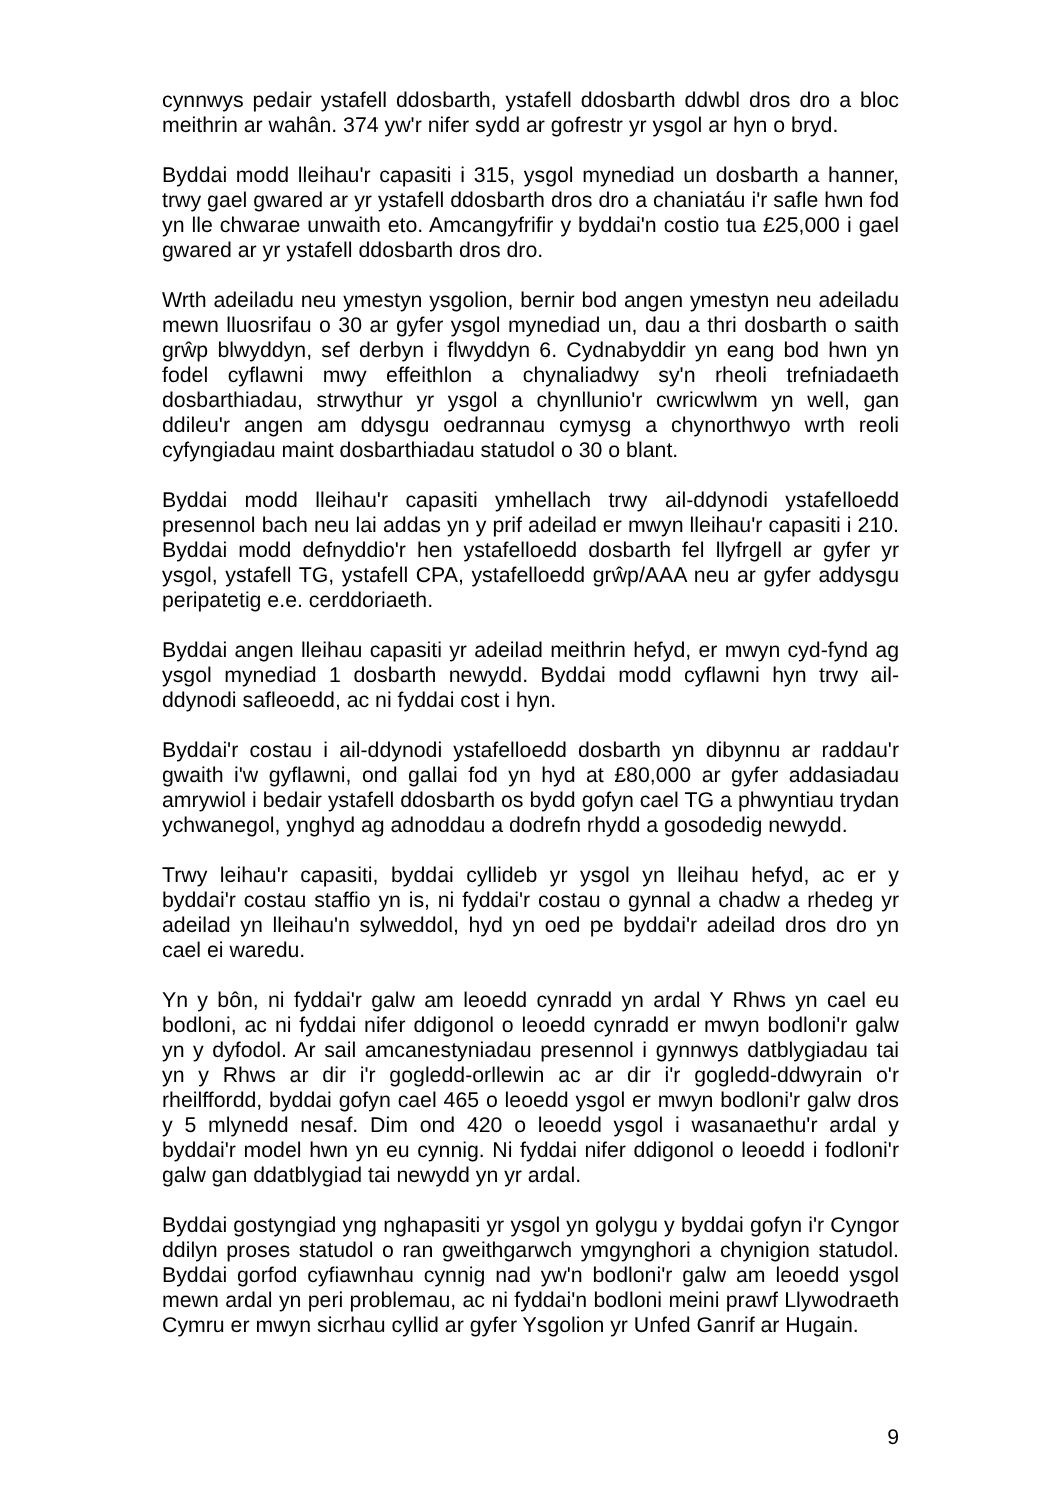cynnwys pedair ystafell ddosbarth, ystafell ddosbarth ddwbl dros dro a bloc meithrin ar wahân. 374 yw'r nifer sydd ar gofrestr yr ysgol ar hyn o bryd.
Byddai modd lleihau'r capasiti i 315, ysgol mynediad un dosbarth a hanner, trwy gael gwared ar yr ystafell ddosbarth dros dro a chaniatáu i'r safle hwn fod yn lle chwarae unwaith eto. Amcangyfrifir y byddai'n costio tua £25,000 i gael gwared ar yr ystafell ddosbarth dros dro.
Wrth adeiladu neu ymestyn ysgolion, bernir bod angen ymestyn neu adeiladu mewn lluosrifau o 30 ar gyfer ysgol mynediad un, dau a thri dosbarth o saith grŵp blwyddyn, sef derbyn i flwyddyn 6. Cydnabyddir yn eang bod hwn yn fodel cyflawni mwy effeithlon a chynaliadwy sy'n rheoli trefniadaeth dosbarthiadau, strwythur yr ysgol a chynllunio'r cwricwlwm yn well, gan ddileu'r angen am ddysgu oedrannau cymysg a chynorthwyo wrth reoli cyfyngiadau maint dosbarthiadau statudol o 30 o blant.
Byddai modd lleihau'r capasiti ymhellach trwy ail-ddynodi ystafelloedd presennol bach neu lai addas yn y prif adeilad er mwyn lleihau'r capasiti i 210. Byddai modd defnyddio'r hen ystafelloedd dosbarth fel llyfrgell ar gyfer yr ysgol, ystafell TG, ystafell CPA, ystafelloedd grŵp/AAA neu ar gyfer addysgu peripatetig e.e. cerddoriaeth.
Byddai angen lleihau capasiti yr adeilad meithrin hefyd, er mwyn cyd-fynd ag ysgol mynediad 1 dosbarth newydd. Byddai modd cyflawni hyn trwy ail-ddynodi safleoedd, ac ni fyddai cost i hyn.
Byddai'r costau i ail-ddynodi ystafelloedd dosbarth yn dibynnu ar raddau'r gwaith i'w gyflawni, ond gallai fod yn hyd at £80,000 ar gyfer addasiadau amrywiol i bedair ystafell ddosbarth os bydd gofyn cael TG a phwyntiau trydan ychwanegol, ynghyd ag adnoddau a dodrefn rhydd a gosodedig newydd.
Trwy leihau'r capasiti, byddai cyllideb yr ysgol yn lleihau hefyd, ac er y byddai'r costau staffio yn is, ni fyddai'r costau o gynnal a chadw a rhedeg yr adeilad yn lleihau'n sylweddol, hyd yn oed pe byddai'r adeilad dros dro yn cael ei waredu.
Yn y bôn, ni fyddai'r galw am leoedd cynradd yn ardal Y Rhws yn cael eu bodloni, ac ni fyddai nifer ddigonol o leoedd cynradd er mwyn bodloni'r galw yn y dyfodol. Ar sail amcanestyniadau presennol i gynnwys datblygiadau tai yn y Rhws ar dir i'r gogledd-orllewin ac ar dir i'r gogledd-ddwyrain o'r rheilffordd, byddai gofyn cael 465 o leoedd ysgol er mwyn bodloni'r galw dros y 5 mlynedd nesaf. Dim ond 420 o leoedd ysgol i wasanaethu'r ardal y byddai'r model hwn yn eu cynnig. Ni fyddai nifer ddigonol o leoedd i fodloni'r galw gan ddatblygiad tai newydd yn yr ardal.
Byddai gostyngiad yng nghapasiti yr ysgol yn golygu y byddai gofyn i'r Cyngor ddilyn proses statudol o ran gweithgarwch ymgynghori a chynigion statudol. Byddai gorfod cyfiawnhau cynnig nad yw'n bodloni'r galw am leoedd ysgol mewn ardal yn peri problemau, ac ni fyddai'n bodloni meini prawf Llywodraeth Cymru er mwyn sicrhau cyllid ar gyfer Ysgolion yr Unfed Ganrif ar Hugain.
9